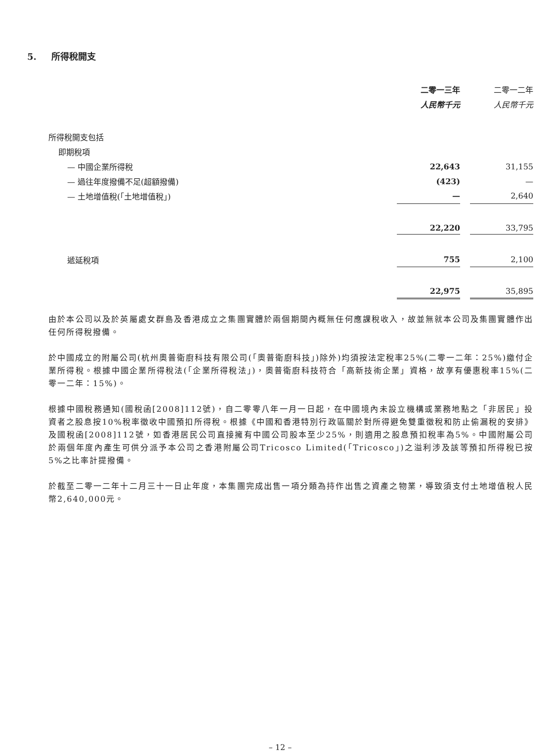5. 所得稅開支
| | 二零一三年 | | 二零一二年 |
| | 人民幣千元 | | 人民幣千元 |
| 所得稅開支包括 | | | |
| 即期稅項 | | | |
| — 中國企業所得稅 | 22,643 | | 31,155 |
| — 過往年度撥備不足(超額撥備) | (423) | | — |
| — 土地增值稅(「土地增值稅」) | — | | 2,640 |
| | 22,220 | | 33,795 |
| 遞延稅項 | 755 | | 2,100 |
| | 22,975 | | 35,895 |
由於本公司以及於英屬處女群島及香港成立之集團實體於兩個期間內概無任何應課稅收入，故並無就本公司及集團實體作出任何所得稅撥備。
於中國成立的附屬公司(杭州奧普衛廚科技有限公司(「奧普衛廚科技」)除外)均須按法定稅率25%(二零一二年：25%)繳付企業所得稅。根據中國企業所得稅法(「企業所得稅法」)，奧普衛廚科技符合「高新技術企業」資格，故享有優惠稅率15%(二零一二年：15%)。
根據中國稅務通知(國稅函[2008]112號)，自二零零八年一月一日起，在中國境內未設立機構或業務地點之「非居民」投資者之股息按10%稅率徵收中國預扣所得稅。根據《中國和香港特別行政區關於對所得避免雙重徵稅和防止偷漏稅的安排》及國稅函[2008]112號，如香港居民公司直接擁有中國公司股本至少25%，則適用之股息預扣稅率為5%。中國附屬公司於兩個年度內產生可供分派予本公司之香港附屬公司Tricosco Limited(「Tricosco」)之溢利涉及該等預扣所得稅已按5%之比率計提撥備。
於截至二零一二年十二月三十一日止年度，本集團完成出售一項分類為持作出售之資產之物業，導致須支付土地增值稅人民幣2,640,000元。
– 12 –